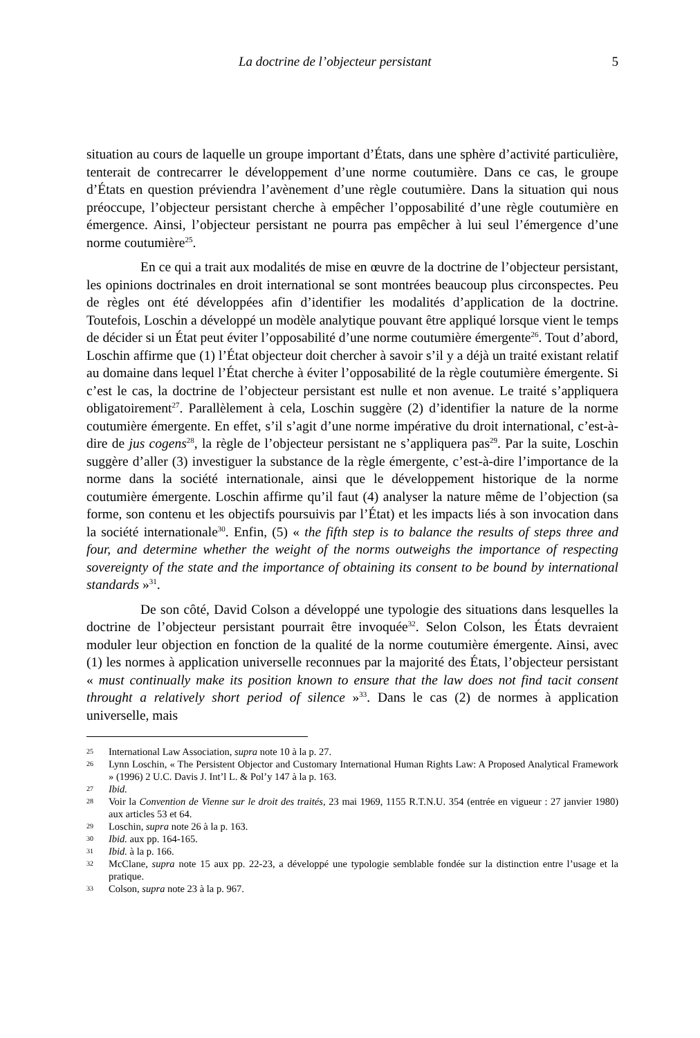La doctrine de l’objecteur persistant 5
situation au cours de laquelle un groupe important d’États, dans une sphère d’activité particulière, tenterait de contrecarrer le développement d’une norme coutumière. Dans ce cas, le groupe d’États en question préviendra l’avènement d’une règle coutumière. Dans la situation qui nous préoccupe, l’objecteur persistant cherche à empêcher l’opposabilité d’une règle coutumière en émergence. Ainsi, l’objecteur persistant ne pourra pas empêcher à lui seul l’émergence d’une norme coutumière<sup>25</sup>.
En ce qui a trait aux modalités de mise en œuvre de la doctrine de l’objecteur persistant, les opinions doctrinales en droit international se sont montrées beaucoup plus circonspectes. Peu de règles ont été développées afin d’identifier les modalités d’application de la doctrine. Toutefois, Loschin a développé un modèle analytique pouvant être appliqué lorsque vient le temps de décider si un État peut éviter l’opposabilité d’une norme coutumière émergente<sup>26</sup>. Tout d’abord, Loschin affirme que (1) l’État objecteur doit chercher à savoir s’il y a déjà un traité existant relatif au domaine dans lequel l’État cherche à éviter l’opposabilité de la règle coutumière émergente. Si c’est le cas, la doctrine de l’objecteur persistant est nulle et non avenue. Le traité s’appliquera obligatoirement<sup>27</sup>. Parallèlement à cela, Loschin suggère (2) d’identifier la nature de la norme coutumière émergente. En effet, s’il s’agit d’une norme impérative du droit international, c’est-à-dire de jus cogens<sup>28</sup>, la règle de l’objecteur persistant ne s’appliquera pas<sup>29</sup>. Par la suite, Loschin suggère d’aller (3) investiguer la substance de la règle émergente, c’est-à-dire l’importance de la norme dans la société internationale, ainsi que le développement historique de la norme coutumière émergente. Loschin affirme qu’il faut (4) analyser la nature même de l’objection (sa forme, son contenu et les objectifs poursuivis par l’État) et les impacts liés à son invocation dans la société internationale<sup>30</sup>. Enfin, (5) « the fifth step is to balance the results of steps three and four, and determine whether the weight of the norms outweighs the importance of respecting sovereignty of the state and the importance of obtaining its consent to be bound by international standards »<sup>31</sup>.
De son côté, David Colson a développé une typologie des situations dans lesquelles la doctrine de l’objecteur persistant pourrait être invoquée<sup>32</sup>. Selon Colson, les États devraient moduler leur objection en fonction de la qualité de la norme coutumière émergente. Ainsi, avec (1) les normes à application universelle reconnues par la majorité des États, l’objecteur persistant « must continually make its position known to ensure that the law does not find tacit consent throught a relatively short period of silence »<sup>33</sup>. Dans le cas (2) de normes à application universelle, mais
25 International Law Association, supra note 10 à la p. 27.
26 Lynn Loschin, « The Persistent Objector and Customary International Human Rights Law: A Proposed Analytical Framework » (1996) 2 U.C. Davis J. Int’l L. & Pol’y 147 à la p. 163.
27 Ibid.
28 Voir la Convention de Vienne sur le droit des traités, 23 mai 1969, 1155 R.T.N.U. 354 (entrée en vigueur : 27 janvier 1980) aux articles 53 et 64.
29 Loschin, supra note 26 à la p. 163.
30 Ibid. aux pp. 164-165.
31 Ibid. à la p. 166.
32 McClane, supra note 15 aux pp. 22-23, a développé une typologie semblable fondée sur la distinction entre l’usage et la pratique.
33 Colson, supra note 23 à la p. 967.